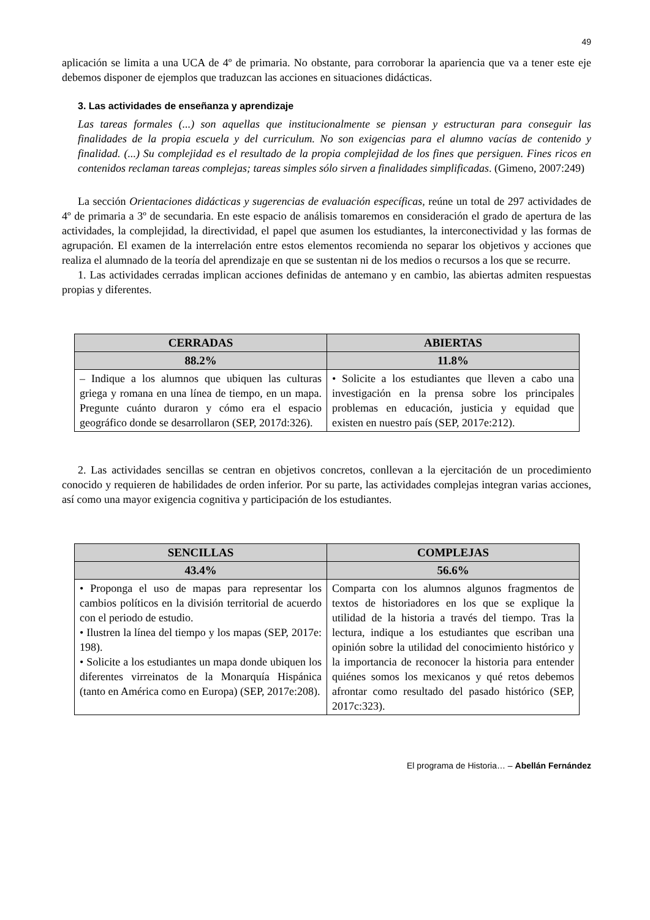49
aplicación se limita a una UCA de 4º de primaria. No obstante, para corroborar la apariencia que va a tener este eje debemos disponer de ejemplos que traduzcan las acciones en situaciones didácticas.
3. Las actividades de enseñanza y aprendizaje
Las tareas formales (...) son aquellas que institucionalmente se piensan y estructuran para conseguir las finalidades de la propia escuela y del curriculum. No son exigencias para el alumno vacías de contenido y finalidad. (...) Su complejidad es el resultado de la propia complejidad de los fines que persiguen. Fines ricos en contenidos reclaman tareas complejas; tareas simples sólo sirven a finalidades simplificadas. (Gimeno, 2007:249)
La sección Orientaciones didácticas y sugerencias de evaluación específicas, reúne un total de 297 actividades de 4º de primaria a 3º de secundaria. En este espacio de análisis tomaremos en consideración el grado de apertura de las actividades, la complejidad, la directividad, el papel que asumen los estudiantes, la interconectividad y las formas de agrupación. El examen de la interrelación entre estos elementos recomienda no separar los objetivos y acciones que realiza el alumnado de la teoría del aprendizaje en que se sustentan ni de los medios o recursos a los que se recurre.
1. Las actividades cerradas implican acciones definidas de antemano y en cambio, las abiertas admiten respuestas propias y diferentes.
| CERRADAS | | ABIERTAS |
| --- | --- | --- |
| 88.2% | | 11.8% |
| – Indique a los alumnos que ubiquen las culturas griega y romana en una línea de tiempo, en un mapa. Pregunte cuánto duraron y cómo era el espacio geográfico donde se desarrollaron (SEP, 2017d:326). | • Solicite a los estudiantes que lleven a cabo una investigación en la prensa sobre los principales problemas en educación, justicia y equidad que existen en nuestro país (SEP, 2017e:212). | |
2. Las actividades sencillas se centran en objetivos concretos, conllevan a la ejercitación de un procedimiento conocido y requieren de habilidades de orden inferior. Por su parte, las actividades complejas integran varias acciones, así como una mayor exigencia cognitiva y participación de los estudiantes.
| SENCILLAS | COMPLEJAS |
| --- | --- |
| 43.4% | 56.6% |
| • Proponga el uso de mapas para representar los cambios políticos en la división territorial de acuerdo con el periodo de estudio. • Ilustren la línea del tiempo y los mapas (SEP, 2017e: 198). • Solicite a los estudiantes un mapa donde ubiquen los diferentes virreinatos de la Monarquía Hispánica (tanto en América como en Europa) (SEP, 2017e:208). | Comparta con los alumnos algunos fragmentos de textos de historiadores en los que se explique la utilidad de la historia a través del tiempo. Tras la lectura, indique a los estudiantes que escriban una opinión sobre la utilidad del conocimiento histórico y la importancia de reconocer la historia para entender quiénes somos los mexicanos y qué retos debemos afrontar como resultado del pasado histórico (SEP, 2017c:323). |
El programa de Historia… – Abellán Fernández